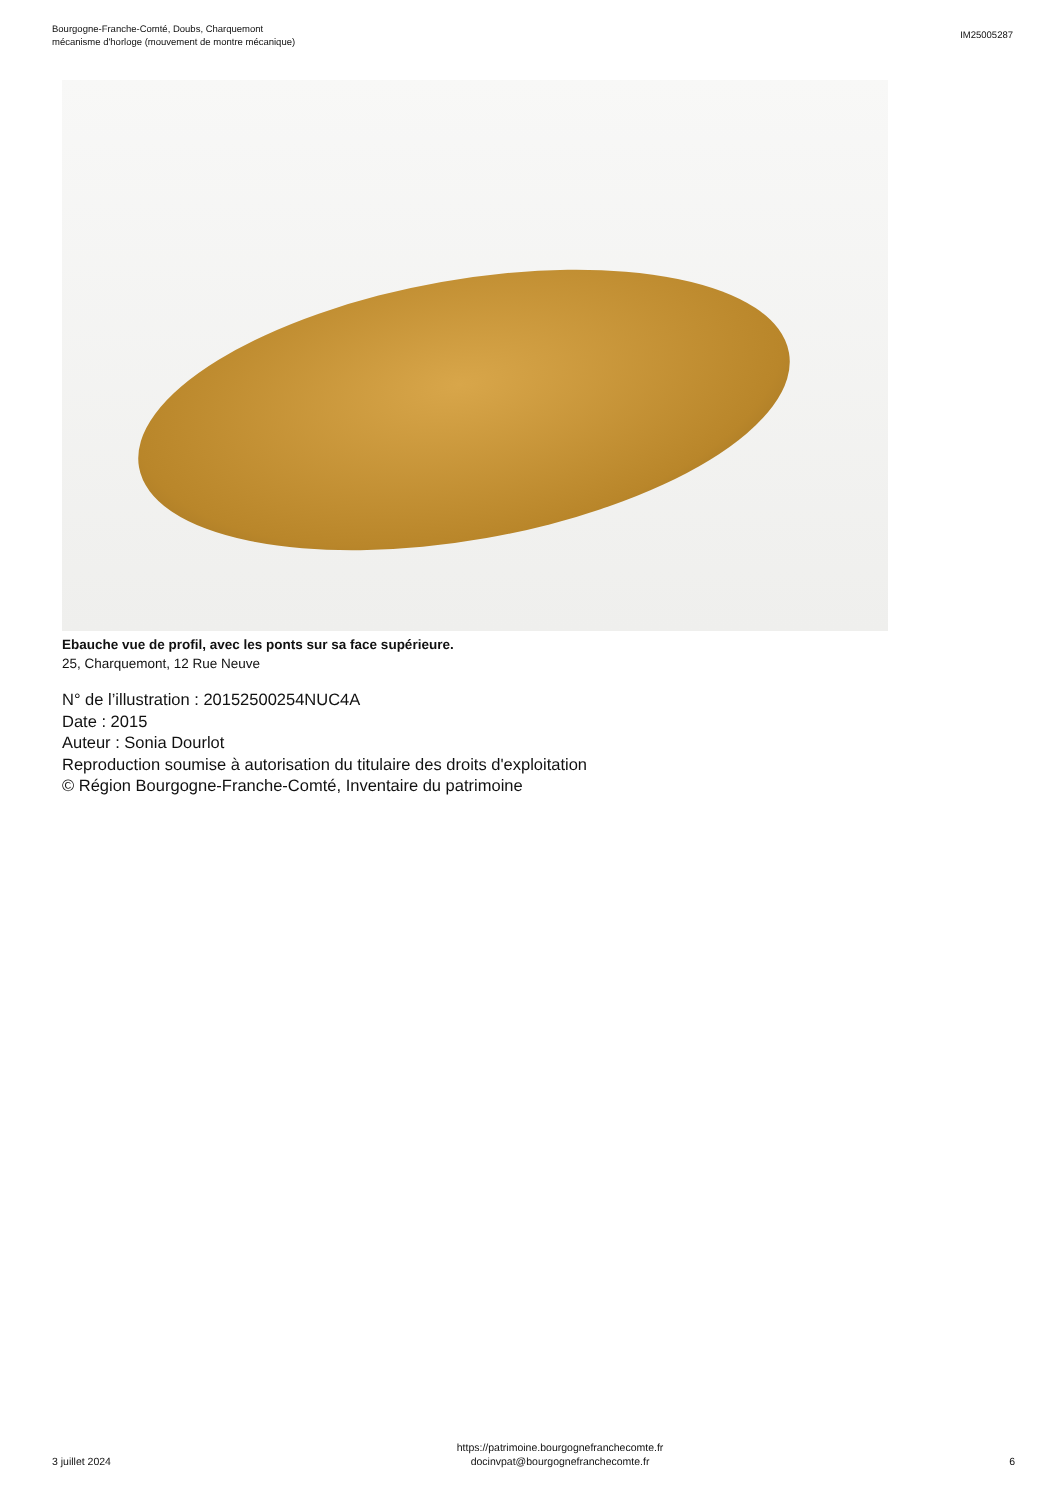Bourgogne-Franche-Comté, Doubs, Charquemont
mécanisme d'horloge (mouvement de montre mécanique)
IM25005287
Ebauche vue de profil, avec les ponts sur sa face supérieure.
25, Charquemont, 12 Rue Neuve
N° de l’illustration : 20152500254NUC4A
Date : 2015
Auteur : Sonia Dourlot
Reproduction soumise à autorisation du titulaire des droits d'exploitation
© Région Bourgogne-Franche-Comté, Inventaire du patrimoine
3 juillet 2024
https://patrimoine.bourgognefranchecomte.fr
docinvpat@bourgognefranchecomte.fr
6